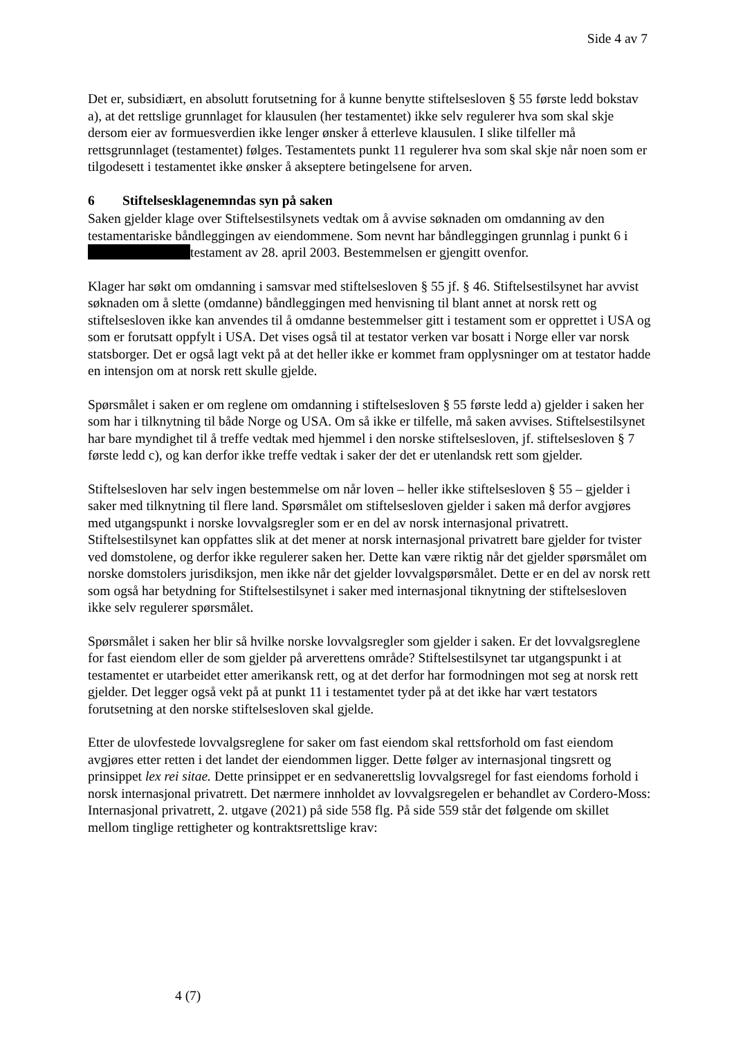Side 4 av 7
Det er, subsidiært, en absolutt forutsetning for å kunne benytte stiftelsesloven § 55 første ledd bokstav a), at det rettslige grunnlaget for klausulen (her testamentet) ikke selv regulerer hva som skal skje dersom eier av formuesverdien ikke lenger ønsker å etterleve klausulen. I slike tilfeller må rettsgrunnlaget (testamentet) følges. Testamentets punkt 11 regulerer hva som skal skje når noen som er tilgodesett i testamentet ikke ønsker å akseptere betingelsene for arven.
6 Stiftelsesklagenemndas syn på saken
Saken gjelder klage over Stiftelsestilsynets vedtak om å avvise søknaden om omdanning av den testamentariske båndleggingen av eiendommene. Som nevnt har båndleggingen grunnlag i punkt 6 i testament av 28. april 2003. Bestemmelsen er gjengitt ovenfor.
Klager har søkt om omdanning i samsvar med stiftelsesloven § 55 jf. § 46. Stiftelsestilsynet har avvist søknaden om å slette (omdanne) båndleggingen med henvisning til blant annet at norsk rett og stiftelsesloven ikke kan anvendes til å omdanne bestemmelser gitt i testament som er opprettet i USA og som er forutsatt oppfylt i USA. Det vises også til at testator verken var bosatt i Norge eller var norsk statsborger. Det er også lagt vekt på at det heller ikke er kommet fram opplysninger om at testator hadde en intensjon om at norsk rett skulle gjelde.
Spørsmålet i saken er om reglene om omdanning i stiftelsesloven § 55 første ledd a) gjelder i saken her som har i tilknytning til både Norge og USA. Om så ikke er tilfelle, må saken avvises. Stiftelsestilsynet har bare myndighet til å treffe vedtak med hjemmel i den norske stiftelsesloven, jf. stiftelsesloven § 7 første ledd c), og kan derfor ikke treffe vedtak i saker der det er utenlandsk rett som gjelder.
Stiftelsesloven har selv ingen bestemmelse om når loven – heller ikke stiftelsesloven § 55 – gjelder i saker med tilknytning til flere land. Spørsmålet om stiftelsesloven gjelder i saken må derfor avgjøres med utgangspunkt i norske lovvalgsregler som er en del av norsk internasjonal privatrett. Stiftelsestilsynet kan oppfattes slik at det mener at norsk internasjonal privatrett bare gjelder for tvister ved domstolene, og derfor ikke regulerer saken her. Dette kan være riktig når det gjelder spørsmålet om norske domstolers jurisdiksjon, men ikke når det gjelder lovvalgspørsmålet. Dette er en del av norsk rett som også har betydning for Stiftelsestilsynet i saker med internasjonal tiknytning der stiftelsesloven ikke selv regulerer spørsmålet.
Spørsmålet i saken her blir så hvilke norske lovvalgsregler som gjelder i saken. Er det lovvalgsreglene for fast eiendom eller de som gjelder på arverettens område? Stiftelsestilsynet tar utgangspunkt i at testamentet er utarbeidet etter amerikansk rett, og at det derfor har formodningen mot seg at norsk rett gjelder. Det legger også vekt på at punkt 11 i testamentet tyder på at det ikke har vært testators forutsetning at den norske stiftelsesloven skal gjelde.
Etter de ulovfestede lovvalgsreglene for saker om fast eiendom skal rettsforhold om fast eiendom avgjøres etter retten i det landet der eiendommen ligger. Dette følger av internasjonal tingsrett og prinsippet lex rei sitae. Dette prinsippet er en sedvanerettslig lovvalgsregel for fast eiendoms forhold i norsk internasjonal privatrett. Det nærmere innholdet av lovvalgsregelen er behandlet av Cordero-Moss: Internasjonal privatrett, 2. utgave (2021) på side 558 flg. På side 559 står det følgende om skillet mellom tinglige rettigheter og kontraktsrettslige krav:
4 (7)